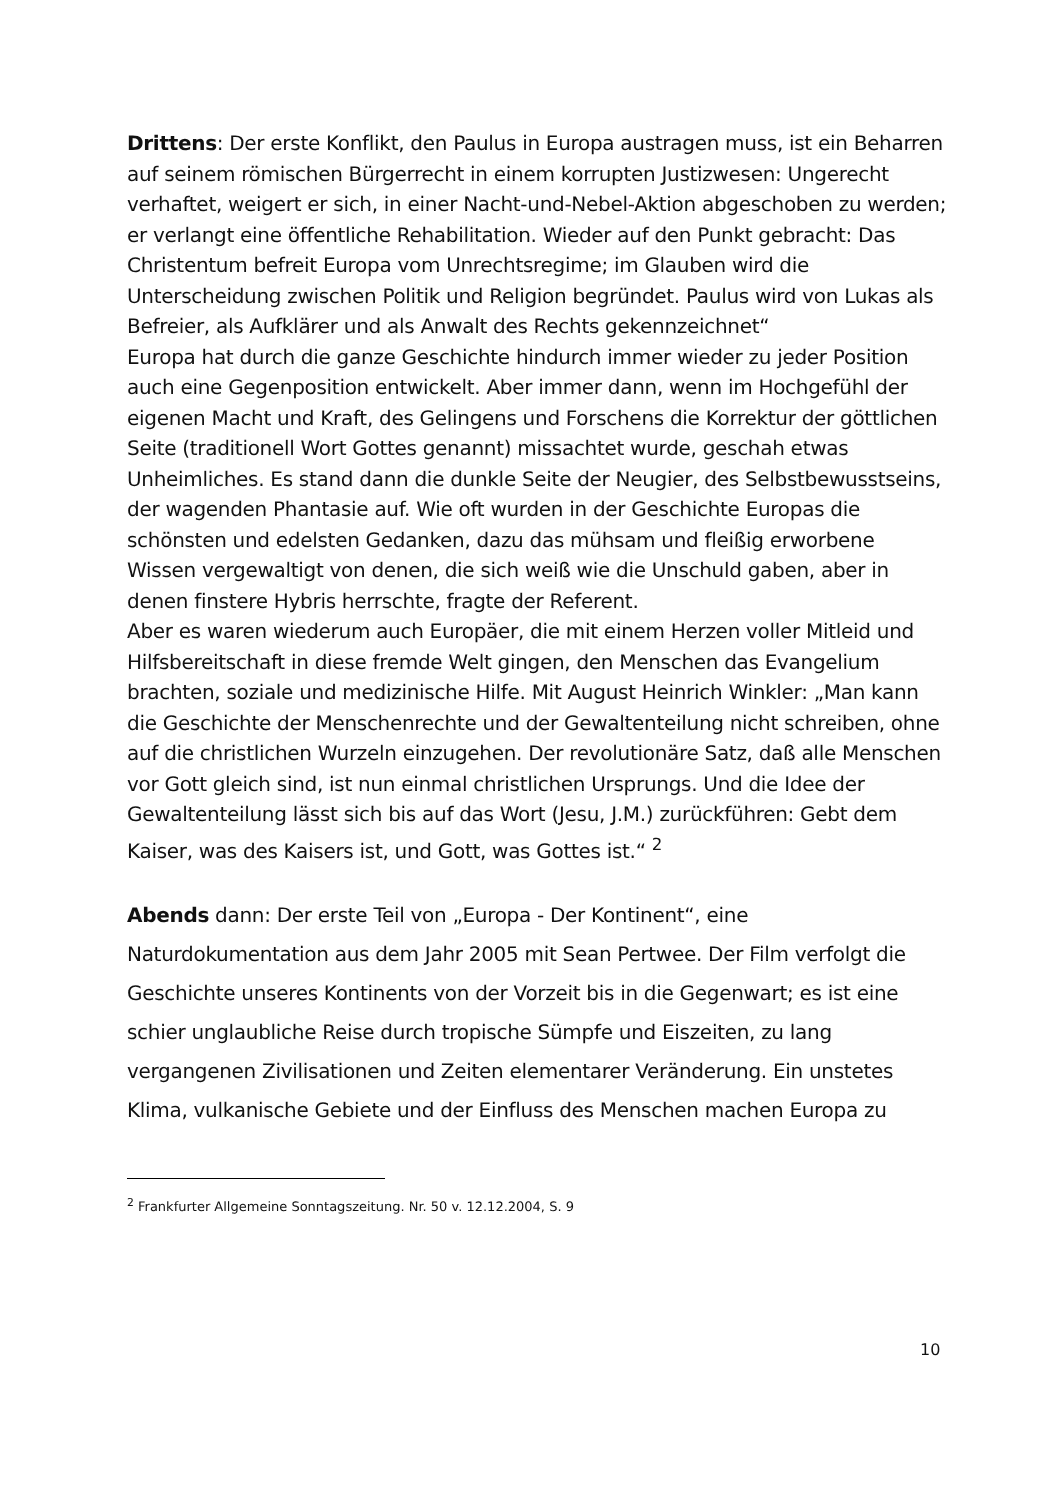Drittens: Der erste Konflikt, den Paulus in Europa austragen muss, ist ein Beharren auf seinem römischen Bürgerrecht in einem korrupten Justizwesen: Ungerecht verhaftet, weigert er sich, in einer Nacht-und-Nebel-Aktion abgeschoben zu werden; er verlangt eine öffentliche Rehabilitation. Wieder auf den Punkt gebracht: Das Christentum befreit Europa vom Unrechtsregime; im Glauben wird die Unterscheidung zwischen Politik und Religion begründet. Paulus wird von Lukas als Befreier, als Aufklärer und als Anwalt des Rechts gekennzeichnet“
Europa hat durch die ganze Geschichte hindurch immer wieder zu jeder Position auch eine Gegenposition entwickelt. Aber immer dann, wenn im Hochgefühl der eigenen Macht und Kraft, des Gelingens und Forschens die Korrektur der göttlichen Seite (traditionell Wort Gottes genannt) missachtet wurde, geschah etwas Unheimliches. Es stand dann die dunkle Seite der Neugier, des Selbstbewusstseins, der wagenden Phantasie auf. Wie oft wurden in der Geschichte Europas die schönsten und edelsten Gedanken, dazu das mühsam und fleißig erworbene Wissen vergewaltigt von denen, die sich weiß wie die Unschuld gaben, aber in denen finstere Hybris herrschte, fragte der Referent.
Aber es waren wiederum auch Europäer, die mit einem Herzen voller Mitleid und Hilfsbereitschaft in diese fremde Welt gingen, den Menschen das Evangelium brachten, soziale und medizinische Hilfe. Mit August Heinrich Winkler: „Man kann die Geschichte der Menschenrechte und der Gewaltenteilung nicht schreiben, ohne auf die christlichen Wurzeln einzugehen. Der revolutionäre Satz, daß alle Menschen vor Gott gleich sind, ist nun einmal christlichen Ursprungs. Und die Idee der Gewaltenteilung lässt sich bis auf das Wort (Jesu, J.M.) zurückführen: Gebt dem Kaiser, was des Kaisers ist, und Gott, was Gottes ist.“ <sup>2</sup>
Abends dann: Der erste Teil von „Europa - Der Kontinent“, eine Naturdokumentation aus dem Jahr 2005 mit Sean Pertwee. Der Film verfolgt die Geschichte unseres Kontinents von der Vorzeit bis in die Gegenwart; es ist eine schier unglaubliche Reise durch tropische Sümpfe und Eiszeiten, zu lang vergangenen Zivilisationen und Zeiten elementarer Veränderung. Ein unstetes Klima, vulkanische Gebiete und der Einfluss des Menschen machen Europa zu
<sup>2</sup> Frankfurter Allgemeine Sonntagszeitung. Nr. 50 v. 12.12.2004, S. 9
10